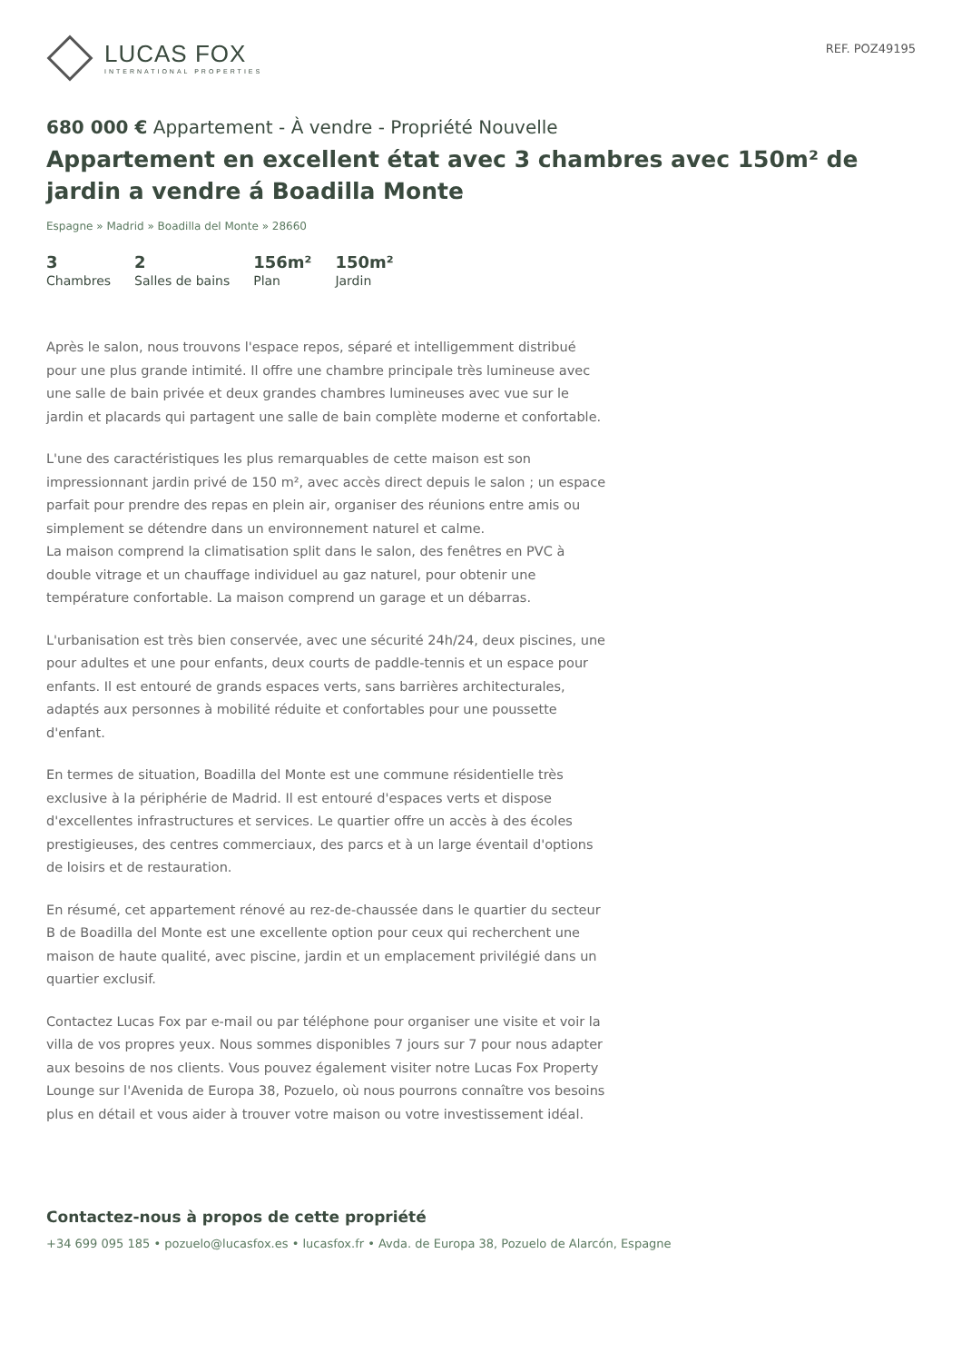LUCAS FOX
INTERNATIONAL PROPERTIES
REF. POZ49195
680 000 € Appartement - À vendre - Propriété Nouvelle
Appartement en excellent état avec 3 chambres avec 150m² de jardin a vendre á Boadilla Monte
Espagne » Madrid » Boadilla del Monte » 28660
3
Chambres
2
Salles de bains
156m²
Plan
150m²
Jardin
Après le salon, nous trouvons l'espace repos, séparé et intelligemment distribué pour une plus grande intimité. Il offre une chambre principale très lumineuse avec une salle de bain privée et deux grandes chambres lumineuses avec vue sur le jardin et placards qui partagent une salle de bain complète moderne et confortable.
L'une des caractéristiques les plus remarquables de cette maison est son impressionnant jardin privé de 150 m², avec accès direct depuis le salon ; un espace parfait pour prendre des repas en plein air, organiser des réunions entre amis ou simplement se détendre dans un environnement naturel et calme.
La maison comprend la climatisation split dans le salon, des fenêtres en PVC à double vitrage et un chauffage individuel au gaz naturel, pour obtenir une température confortable. La maison comprend un garage et un débarras.
L'urbanisation est très bien conservée, avec une sécurité 24h/24, deux piscines, une pour adultes et une pour enfants, deux courts de paddle-tennis et un espace pour enfants. Il est entouré de grands espaces verts, sans barrières architecturales, adaptés aux personnes à mobilité réduite et confortables pour une poussette d'enfant.
En termes de situation, Boadilla del Monte est une commune résidentielle très exclusive à la périphérie de Madrid. Il est entouré d'espaces verts et dispose d'excellentes infrastructures et services. Le quartier offre un accès à des écoles prestigieuses, des centres commerciaux, des parcs et à un large éventail d'options de loisirs et de restauration.
En résumé, cet appartement rénové au rez-de-chaussée dans le quartier du secteur B de Boadilla del Monte est une excellente option pour ceux qui recherchent une maison de haute qualité, avec piscine, jardin et un emplacement privilégié dans un quartier exclusif.
Contactez Lucas Fox par e-mail ou par téléphone pour organiser une visite et voir la villa de vos propres yeux. Nous sommes disponibles 7 jours sur 7 pour nous adapter aux besoins de nos clients. Vous pouvez également visiter notre Lucas Fox Property Lounge sur l'Avenida de Europa 38, Pozuelo, où nous pourrons connaître vos besoins plus en détail et vous aider à trouver votre maison ou votre investissement idéal.
Contactez-nous à propos de cette propriété
+34 699 095 185 • pozuelo@lucasfox.es • lucasfox.fr • Avda. de Europa 38, Pozuelo de Alarcón, Espagne